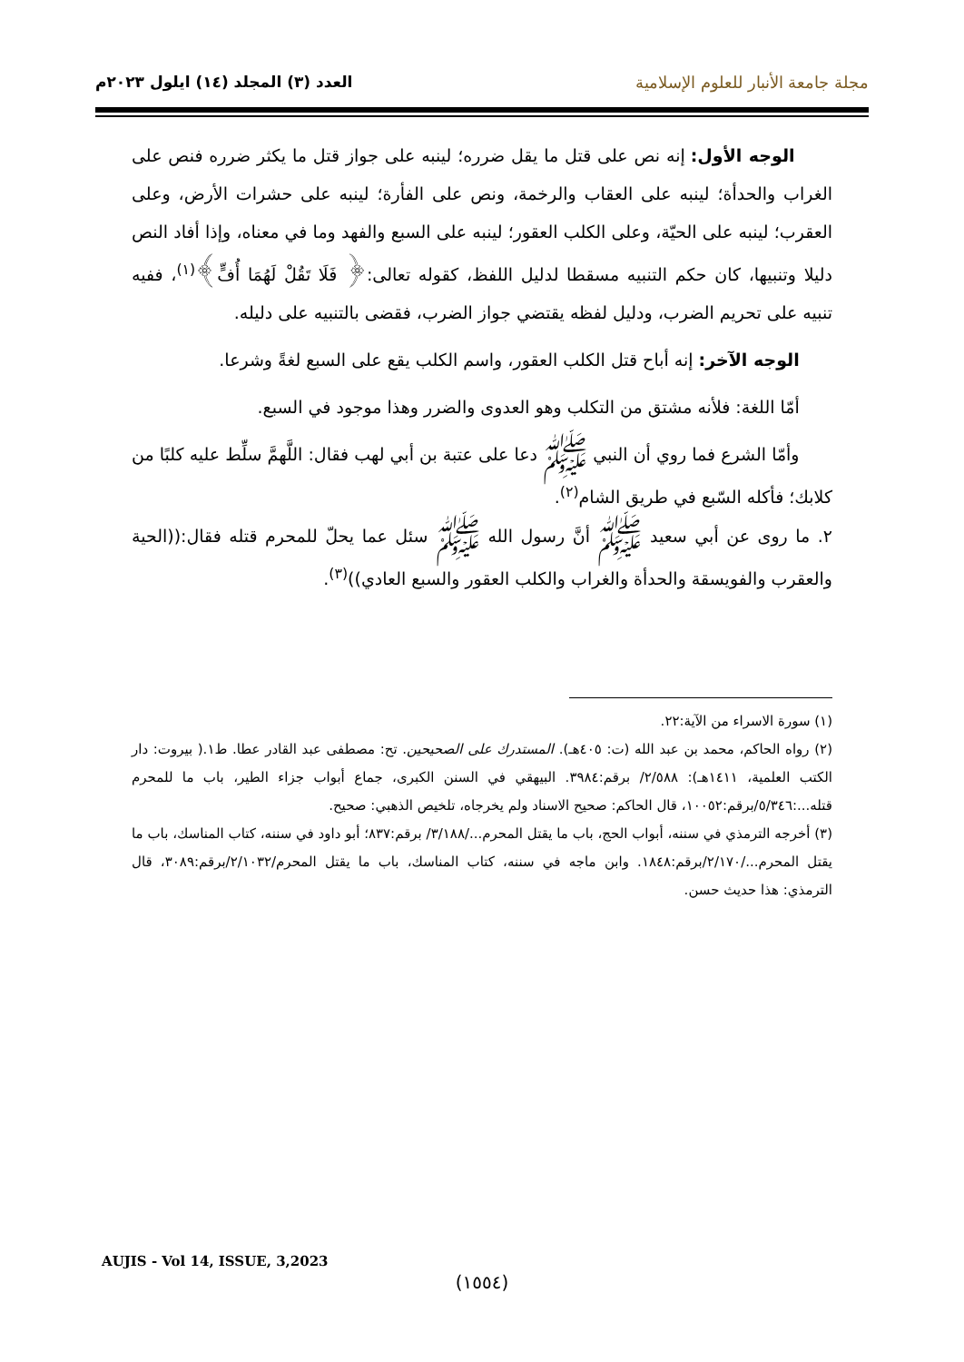مجلة جامعة الأنبار للعلوم الإسلامية
العدد (٣) المجلد (١٤) ايلول ٢٠٢٣م
الوجه الأول: إنه نص على قتل ما يقل ضرره؛ لينبه على جواز قتل ما يكثر ضرره فنص على الغراب والحدأة؛ لينبه على العقاب والرخمة، ونص على الفأرة؛ لينبه على حشرات الأرض، وعلى العقرب؛ لينبه على الحيّة، وعلى الكلب العقور؛ لينبه على السبع والفهد وما في معناه، وإذا أفاد النص دليلا وتنبيها، كان حكم التنبيه مسقطا لدليل اللفظ، كقوله تعالى:﴿ فَلَا تَقُلْ لَهُمَا أُفٍّ﴾<sup>(١)</sup>، ففيه تنبيه على تحريم الضرب، ودليل لفظه يقتضي جواز الضرب، فقضى بالتنبيه على دليله.
الوجه الآخر: إنه أباح قتل الكلب العقور، واسم الكلب يقع على السبع لغةً وشرعا.
أمّا اللغة: فلأنه مشتق من التكلب وهو العدوى والضرر وهذا موجود في السبع.
وأمّا الشرع فما روي أن النبي ﷺ دعا على عتبة بن أبي لهب فقال: اللَّهمَّ سلِّط عليه كلبًا من كلابك؛ فأكله السّبع في طريق الشام<sup>(٢)</sup>.
٢. ما روى عن أبي سعيد ﷺ أنَّ رسول الله ﷺ سئل عما يحلّ للمحرم قتله فقال:((الحية والعقرب والفويسقة والحدأة والغراب والكلب العقور والسبع العادي))<sup>(٣)</sup>.
(١) سورة الاسراء من الآية:٢٢.
(٢) رواه الحاكم، محمد بن عبد الله (ت: ٤٠٥هـ). المستدرك على الصحيحين. تح: مصطفى عبد القادر عطا. ط١.( بيروت: دار الكتب العلمية، ١٤١١هـ): ٢/٥٨٨/ برقم:٣٩٨٤. البيهقي في السنن الكبرى، جماع أبواب جزاء الطير، باب ما للمحرم قتله...:٥/٣٤٦/برقم:١٠٠٥٢، قال الحاكم: صحيح الاسناد ولم يخرجاه، تلخيص الذهبي: صحيح.
(٣) أخرجه الترمذي في سننه، أبواب الحج، باب ما يقتل المحرم.../٣/١٨٨/ برقم:٨٣٧؛ أبو داود في سننه، كتاب المناسك، باب ما يقتل المحرم.../٢/١٧٠/برقم:١٨٤٨. وابن ماجه في سننه، كتاب المناسك، باب ما يقتل المحرم/٢/١٠٣٢/برقم:٣٠٨٩، قال الترمذي: هذا حديث حسن.
AUJIS - Vol 14, ISSUE, 3,2023
(١٥٥٤)